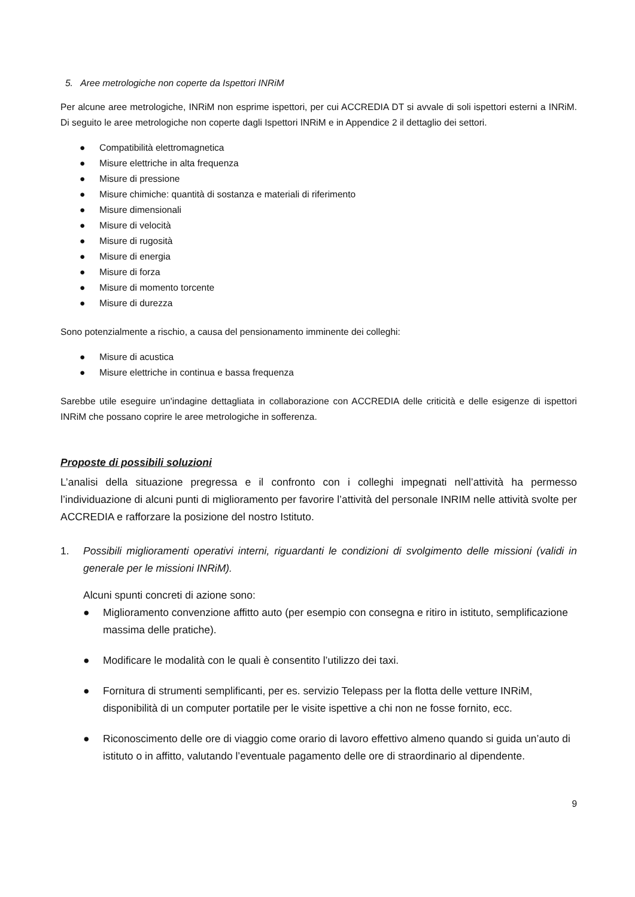5. Aree metrologiche non coperte da Ispettori INRiM
Per alcune aree metrologiche, INRiM non esprime ispettori, per cui ACCREDIA DT si avvale di soli ispettori esterni a INRiM. Di seguito le aree metrologiche non coperte dagli Ispettori INRiM e in Appendice 2 il dettaglio dei settori.
● Compatibilità elettromagnetica
● Misure elettriche in alta frequenza
● Misure di pressione
● Misure chimiche: quantità di sostanza e materiali di riferimento
● Misure dimensionali
● Misure di velocità
● Misure di rugosità
● Misure di energia
● Misure di forza
● Misure di momento torcente
● Misure di durezza
Sono potenzialmente a rischio, a causa del pensionamento imminente dei colleghi:
● Misure di acustica
● Misure elettriche in continua e bassa frequenza
Sarebbe utile eseguire un'indagine dettagliata in collaborazione con ACCREDIA delle criticità e delle esigenze di ispettori INRiM che possano coprire le aree metrologiche in sofferenza.
Proposte di possibili soluzioni
L’analisi della situazione pregressa e il confronto con i colleghi impegnati nell’attività ha permesso l’individuazione di alcuni punti di miglioramento per favorire l’attività del personale INRIM nelle attività svolte per ACCREDIA e rafforzare la posizione del nostro Istituto.
1. Possibili miglioramenti operativi interni, riguardanti le condizioni di svolgimento delle missioni (validi in generale per le missioni INRiM).
Alcuni spunti concreti di azione sono:
● Miglioramento convenzione affitto auto (per esempio con consegna e ritiro in istituto, semplificazione massima delle pratiche).
● Modificare le modalità con le quali è consentito l’utilizzo dei taxi.
● Fornitura di strumenti semplificanti, per es. servizio Telepass per la flotta delle vetture INRiM, disponibilità di un computer portatile per le visite ispettive a chi non ne fosse fornito, ecc.
● Riconoscimento delle ore di viaggio come orario di lavoro effettivo almeno quando si guida un’auto di istituto o in affitto, valutando l’eventuale pagamento delle ore di straordinario al dipendente.
9